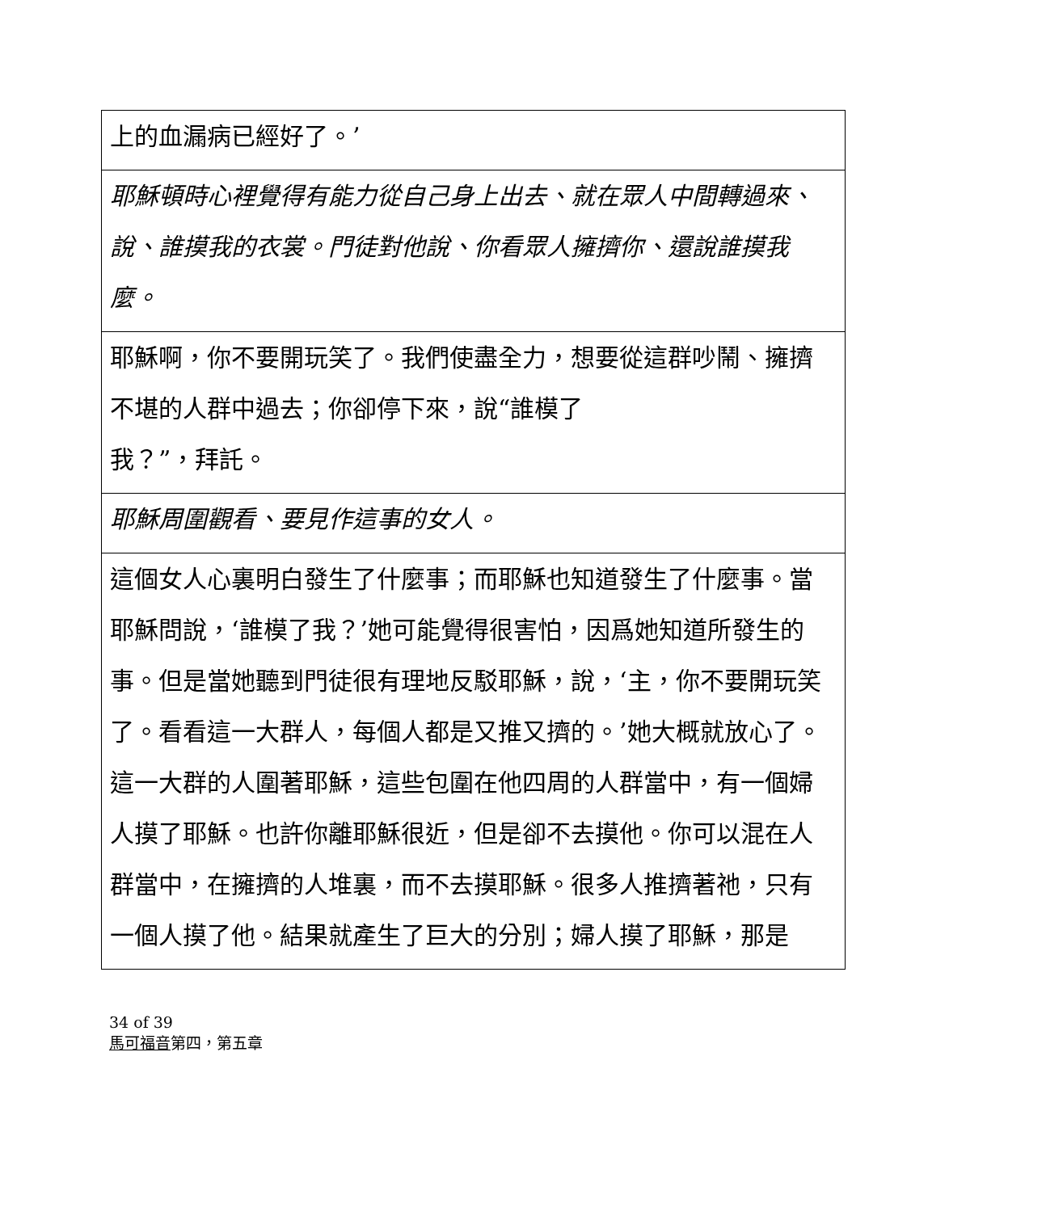| 上的血漏病已經好了。’ |
| 耶穌頓時心裡覺得有能力從自己身上出去、就在眾人中間轉過來、說、誰摸我的衣裳。門徒對他說、你看眾人擁擠你、還說誰摸我麼。 |
| 耶穌啊，你不要開玩笑了。我們使盡全力，想要從這群吵鬧、擁擠不堪的人群中過去；你卻停下來，說“誰模了 我？”，拜託。 |
| 耶穌周圍觀看、要見作這事的女人。 |
| 這個女人心裏明白發生了什麼事；而耶穌也知道發生了什麼事。當耶穌問說，‘誰模了我？’她可能覺得很害怕，因爲她知道所發生的事。但是當她聽到門徒很有理地反駁耶穌，說，‘主，你不要開玩笑了。看看這一大群人，每個人都是又推又擠的。’她大概就放心了。這一大群的人圍著耶穌，這些包圍在他四周的人群當中，有一個婦人摸了耶穌。也許你離耶穌很近，但是卻不去摸他。你可以混在人群當中，在擁擠的人堆裏，而不去摸耶穌。很多人推擠著祂，只有一個人摸了他。結果就產生了巨大的分別；婦人摸了耶穌，那是 |
34 of 39
馬可福音第四，第五章